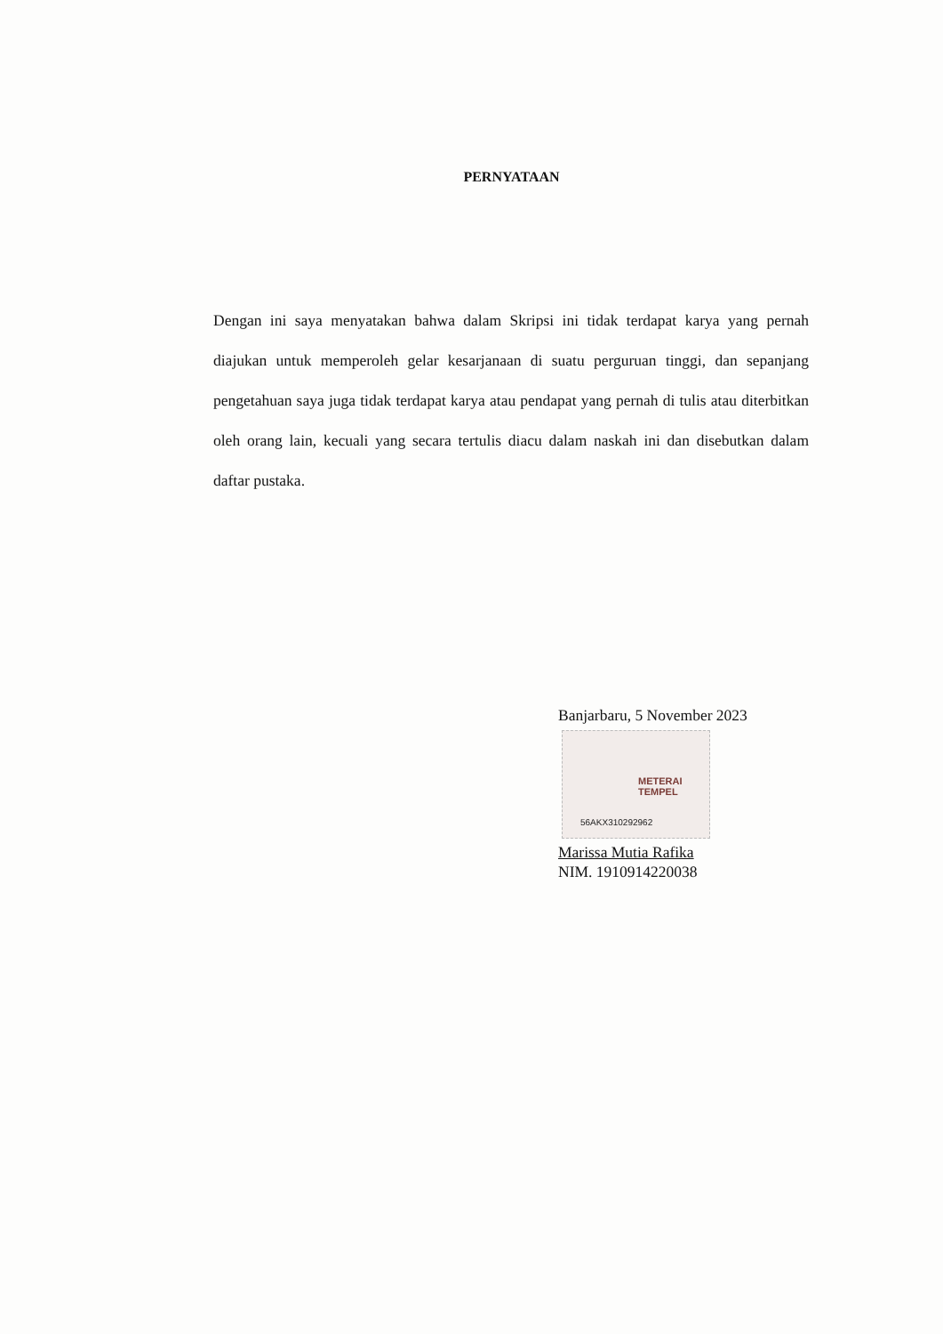PERNYATAAN
Dengan ini saya menyatakan bahwa dalam Skripsi ini tidak terdapat karya yang pernah diajukan untuk memperoleh gelar kesarjanaan di suatu perguruan tinggi, dan sepanjang pengetahuan saya juga tidak terdapat karya atau pendapat yang pernah di tulis atau diterbitkan oleh orang lain, kecuali yang secara tertulis diacu dalam naskah ini dan disebutkan dalam daftar pustaka.
Banjarbaru, 5 November 2023
METERAI
TEMPEL
56AKX310292962
Marissa Mutia Rafika
NIM. 1910914220038